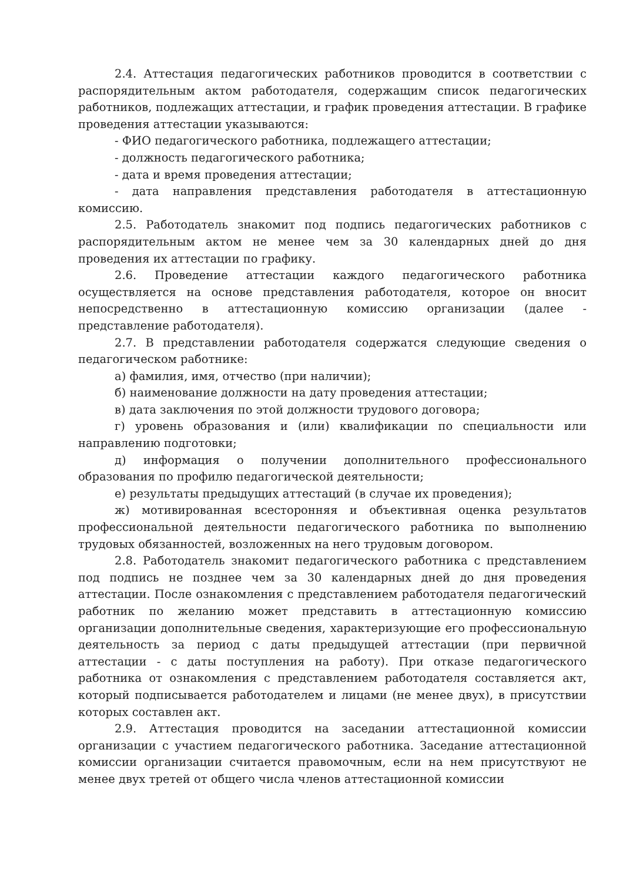2.4. Аттестация педагогических работников проводится в соответствии с распорядительным актом работодателя, содержащим список педагогических работников, подлежащих аттестации, и график проведения аттестации. В графике проведения аттестации указываются:
- ФИО педагогического работника, подлежащего аттестации;
- должность педагогического работника;
- дата и время проведения аттестации;
- дата направления представления работодателя в аттестационную комиссию.
2.5. Работодатель знакомит под подпись педагогических работников с распорядительным актом не менее чем за 30 календарных дней до дня проведения их аттестации по графику.
2.6. Проведение аттестации каждого педагогического работника осуществляется на основе представления работодателя, которое он вносит непосредственно в аттестационную комиссию организации (далее - представление работодателя).
2.7. В представлении работодателя содержатся следующие сведения о педагогическом работнике:
а) фамилия, имя, отчество (при наличии);
б) наименование должности на дату проведения аттестации;
в) дата заключения по этой должности трудового договора;
г) уровень образования и (или) квалификации по специальности или направлению подготовки;
д) информация о получении дополнительного профессионального образования по профилю педагогической деятельности;
е) результаты предыдущих аттестаций (в случае их проведения);
ж) мотивированная всесторонняя и объективная оценка результатов профессиональной деятельности педагогического работника по выполнению трудовых обязанностей, возложенных на него трудовым договором.
2.8. Работодатель знакомит педагогического работника с представлением под подпись не позднее чем за 30 календарных дней до дня проведения аттестации. После ознакомления с представлением работодателя педагогический работник по желанию может представить в аттестационную комиссию организации дополнительные сведения, характеризующие его профессиональную деятельность за период с даты предыдущей аттестации (при первичной аттестации - с даты поступления на работу). При отказе педагогического работника от ознакомления с представлением работодателя составляется акт, который подписывается работодателем и лицами (не менее двух), в присутствии которых составлен акт.
2.9. Аттестация проводится на заседании аттестационной комиссии организации с участием педагогического работника. Заседание аттестационной комиссии организации считается правомочным, если на нем присутствуют не менее двух третей от общего числа членов аттестационной комиссии